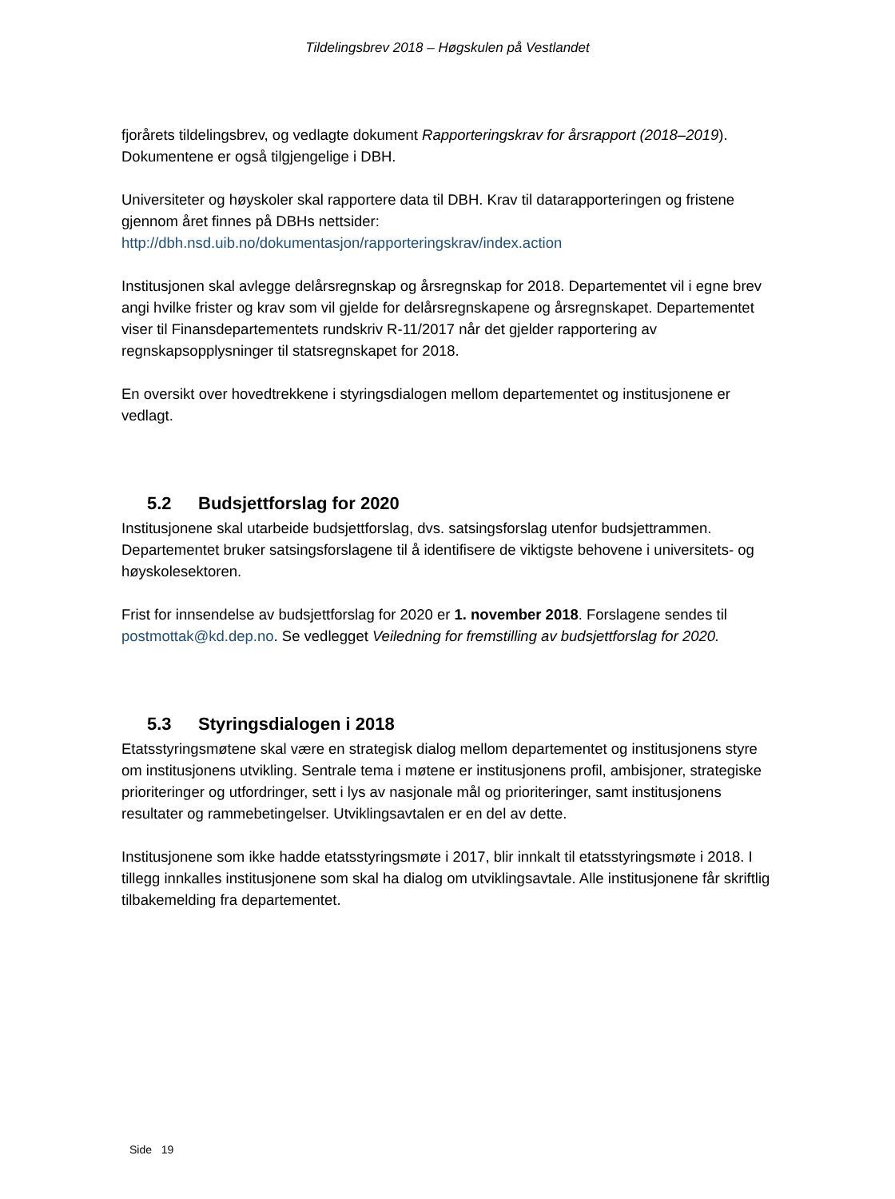Tildelingsbrev 2018 – Høgskulen på Vestlandet
fjorårets tildelingsbrev, og vedlagte dokument Rapporteringskrav for årsrapport (2018–2019). Dokumentene er også tilgjengelige i DBH.
Universiteter og høyskoler skal rapportere data til DBH. Krav til datarapporteringen og fristene gjennom året finnes på DBHs nettsider:
http://dbh.nsd.uib.no/dokumentasjon/rapporteringskrav/index.action
Institusjonen skal avlegge delårsregnskap og årsregnskap for 2018. Departementet vil i egne brev angi hvilke frister og krav som vil gjelde for delårsregnskapene og årsregnskapet. Departementet viser til Finansdepartementets rundskriv R-11/2017 når det gjelder rapportering av regnskapsopplysninger til statsregnskapet for 2018.
En oversikt over hovedtrekkene i styringsdialogen mellom departementet og institusjonene er vedlagt.
5.2 Budsjettforslag for 2020
Institusjonene skal utarbeide budsjettforslag, dvs. satsingsforslag utenfor budsjettrammen. Departementet bruker satsingsforslagene til å identifisere de viktigste behovene i universitets- og høyskolesektoren.
Frist for innsendelse av budsjettforslag for 2020 er 1. november 2018. Forslagene sendes til postmottak@kd.dep.no. Se vedlegget Veiledning for fremstilling av budsjettforslag for 2020.
5.3 Styringsdialogen i 2018
Etatsstyringsmøtene skal være en strategisk dialog mellom departementet og institusjonens styre om institusjonens utvikling. Sentrale tema i møtene er institusjonens profil, ambisjoner, strategiske prioriteringer og utfordringer, sett i lys av nasjonale mål og prioriteringer, samt institusjonens resultater og rammebetingelser. Utviklingsavtalen er en del av dette.
Institusjonene som ikke hadde etatsstyringsmøte i 2017, blir innkalt til etatsstyringsmøte i 2018. I tillegg innkalles institusjonene som skal ha dialog om utviklingsavtale. Alle institusjonene får skriftlig tilbakemelding fra departementet.
Side 19